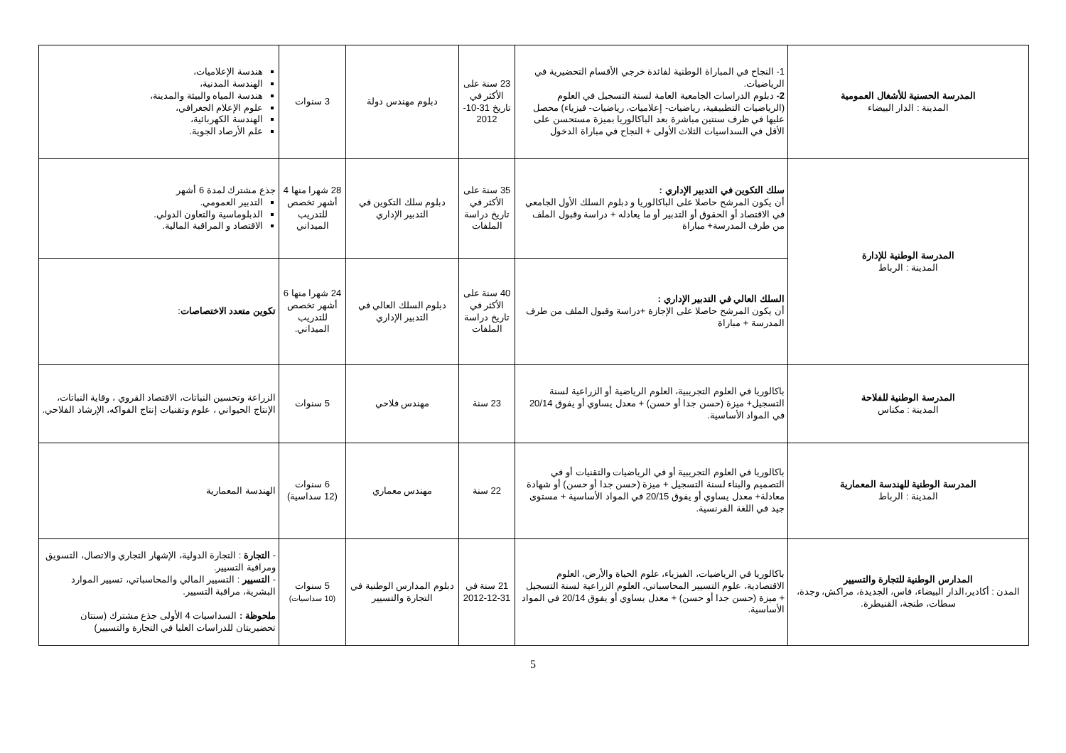| المدرسة الحسنية للأشغال العمومية المدينة : الدار البيضاء | 1- النجاح في المباراة الوطنية لفائدة خرجي الأقسام التحضيرية في الرياضيات. 2- دبلوم الدراسات الجامعية العامة لسنة التسجيل في العلوم (الرياضيات التطبيقية، رياضيات- إعلاميات، رياضيات- فيزياء) محصل عليها في ظرف سنتين مباشرة بعد الباكالوريا بميزة مستحسن على الأقل في السداسيات الثلاث الأولى + النجاح في مباراة الدخول | 23 سنة على الأكثر في تاريخ 31-10-2012 | دبلوم مهندس دولة | 3 سنوات | هندسة الإعلاميات، الهندسة المدنية، هندسة المياه والبيئة والمدينة، علوم الإعلام الجغرافي، الهندسة الكهربائية، علم الأرصاد الجوية. |
| المدرسة الوطنية للإدارة المدينة : الرباط | سلك التكوين في التدبير الإداري : أن يكون المرشح حاصلا على الباكالوريا و دبلوم السلك الأول الجامعي في الاقتصاد أو الحقوق أو التدبير أو ما يعادله + دراسة وقبول الملف من طرف المدرسة+ مباراة | 35 سنة على الأكثر في تاريخ دراسة الملفات | دبلوم سلك التكوين في التدبير الإداري | 28 شهرا منها 4 أشهر تخصص للتدريب الميداني | جذع مشترك لمدة 6 أشهر التدبير العمومي. الدبلوماسية والتعاون الدولي. الاقتصاد و المراقبة المالية. |
| | السلك العالي في التدبير الإداري : أن يكون المرشح حاصلا على الإجازة +دراسة وقبول الملف من طرف المدرسة + مباراة | 40 سنة على الأكثر في تاريخ دراسة الملفات | دبلوم السلك العالي في التدبير الإداري | 24 شهرا منها 6 أشهر تخصص للتدريب الميداني. | تكوين متعدد الاختصاصات : |
| المدرسة الوطنية للفلاحة المدينة : مكناس | باكالوريا في العلوم التجريبية، العلوم الرياضية أو الزراعية لسنة التسجيل+ ميزة (حسن جدا أو حسن) + معدل يساوي أو يفوق 20/14 في المواد الأساسية. | 23 سنة | مهندس فلاحي | 5 سنوات | الزراعة وتحسين النباتات، الاقتصاد القروي ، وقاية النباتات، الإنتاج الحيواني ، علوم وتقنيات إنتاج الفواكه، الإرشاد الفلاحي. |
| المدرسة الوطنية للهندسة المعمارية المدينة : الرباط | باكالوريا في العلوم التجريبية أو في الرياضيات والتقنيات أو في التصميم والبناء لسنة التسجيل + ميزة (حسن جدا أو حسن) أو شهادة معادلة+ معدل يساوي أو يفوق 20/15 في المواد الأساسية + مستوى جيد في اللغة الفرنسية. | 22 سنة | مهندس معماري | 6 سنوات (12 سداسية) | الهندسة المعمارية |
| المدارس الوطنية للتجارة والتسيير المدن : أكادير،الدار البيضاء، فاس، الجديدة، مراكش، وجدة، سطات، طنجة، القنيطرة. | باكالوريا في الرياضيات، الفيزياء، علوم الحياة والأرض، العلوم الاقتصادية، علوم التسيير المحاسباتي، العلوم الزراعية لسنة التسجيل + ميزة (حسن جدا أو حسن) + معدل يساوي أو يفوق 20/14 في المواد الأساسية. | 21 سنة في 31-12-2012 | دبلوم المدارس الوطنية في التجارة والتسيير | 5 سنوات (10 سداسيات) | - التجارة : التجارة الدولية، الإشهار التجاري والاتصال، التسويق ومراقبة التسيير. - التسيير : التسيير المالي والمحاسباتي، تسيير الموارد البشرية، مراقبة التسيير. ملحوظة : السداسيات 4 الأولى جذع مشترك (سنتان تحضيريتان للدراسات العليا في التجارة والتسيير) |
5